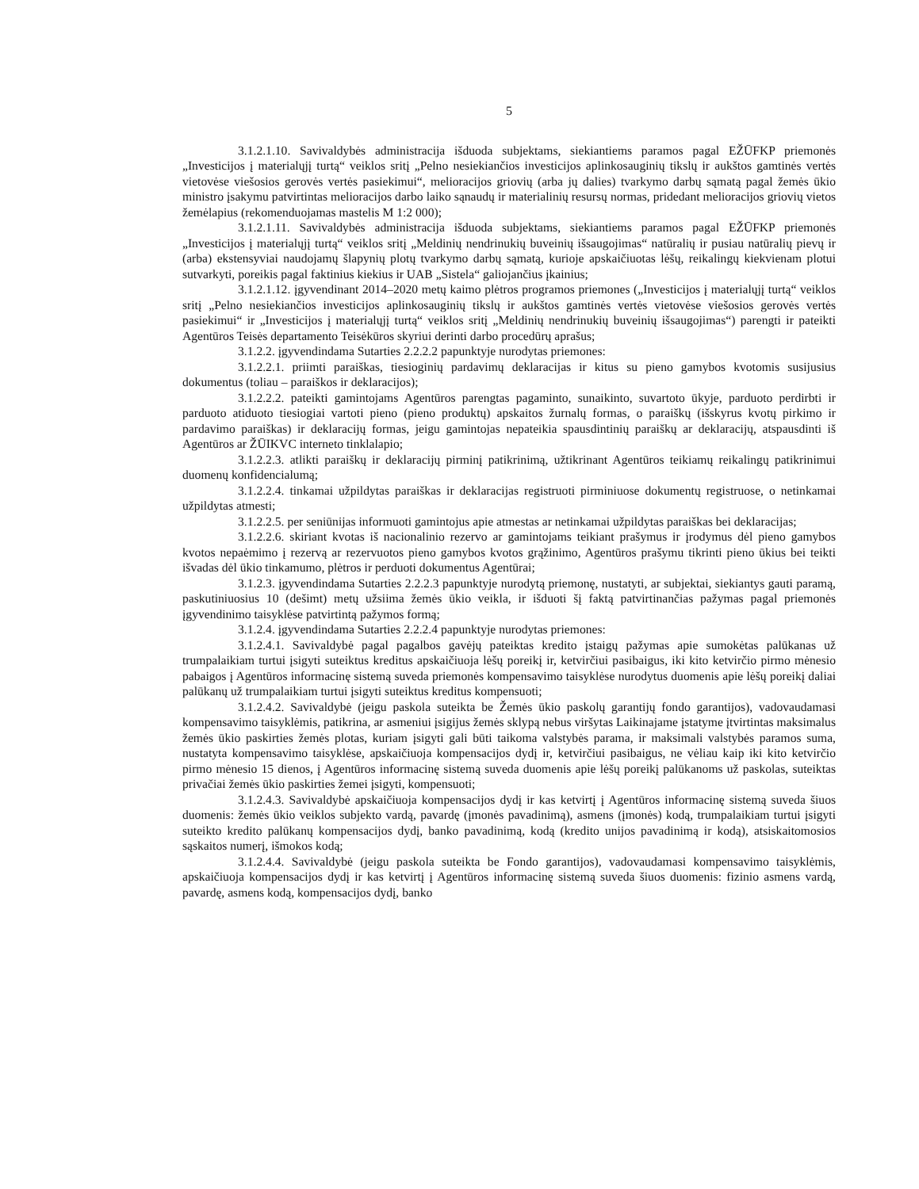5
3.1.2.1.10. Savivaldybės administracija išduoda subjektams, siekiantiems paramos pagal EŽŪFKP priemonės „Investicijos į materialųjį turtą“ veiklos sritį „Pelno nesiekiančios investicijos aplinkosauginių tikslų ir aukštos gamtinės vertės vietovėse viešosios gerovės vertės pasiekimui“, melioracijos griovių (arba jų dalies) tvarkymo darbų sąmatą pagal žemės ūkio ministro įsakymu patvirtintas melioracijos darbo laiko sąnaudų ir materialinių resursų normas, pridedant melioracijos griovių vietos žemėlapius (rekomenduojamas mastelis M 1:2 000);
3.1.2.1.11. Savivaldybės administracija išduoda subjektams, siekiantiems paramos pagal EŽŪFKP priemonės „Investicijos į materialųjį turtą“ veiklos sritį „Meldinių nendrinukių buveinių išsaugojimas“ natūralių ir pusiau natūralių pievų ir (arba) ekstensyviai naudojamų šlapynių plotų tvarkymo darbų sąmatą, kurioje apskaičiuotas lėšų, reikalingų kiekvienam plotui sutvarkyti, poreikis pagal faktinius kiekius ir UAB „Sistela“ galiojančius įkainius;
3.1.2.1.12. įgyvendinant 2014–2020 metų kaimo plėtros programos priemones („Investicijos į materialųjį turtą“ veiklos sritį „Pelno nesiekiančios investicijos aplinkosauginių tikslų ir aukštos gamtinės vertės vietovėse viešosios gerovės vertės pasiekimui“ ir „Investicijos į materialųjį turtą“ veiklos sritį „Meldinių nendrinukių buveinių išsaugojimas“) parengti ir pateikti Agentūros Teisės departamento Teisėkūros skyriui derinti darbo procedūrų aprašus;
3.1.2.2. įgyvendindama Sutarties 2.2.2.2 papunktyje nurodytas priemones:
3.1.2.2.1. priimti paraiškas, tiesioginių pardavimų deklaracijas ir kitus su pieno gamybos kvotomis susijusius dokumentus (toliau – paraiškos ir deklaracijos);
3.1.2.2.2. pateikti gamintojams Agentūros parengtas pagaminto, sunaikinto, suvartoto ūkyje, parduoto perdirbti ir parduoto atiduoto tiesiogiai vartoti pieno (pieno produktų) apskaitos žurnalų formas, o paraiškų (išskyrus kvotų pirkimo ir pardavimo paraiškas) ir deklaracijų formas, jeigu gamintojas nepateikia spausdintinių paraiškų ar deklaracijų, atspausdinti iš Agentūros ar ŽŪIKVC interneto tinklalapio;
3.1.2.2.3. atlikti paraiškų ir deklaracijų pirminį patikrinimą, užtikrinant Agentūros teikiamų reikalingų patikrinimui duomenų konfidencialumą;
3.1.2.2.4. tinkamai užpildytas paraiškas ir deklaracijas registruoti pirminiuose dokumentų registruose, o netinkamai užpildytas atmesti;
3.1.2.2.5. per seniūnijas informuoti gamintojus apie atmestas ar netinkamai užpildytas paraiškas bei deklaracijas;
3.1.2.2.6. skiriant kvotas iš nacionalinio rezervo ar gamintojams teikiant prašymus ir įrodymus dėl pieno gamybos kvotos nepaėmimo į rezervą ar rezervuotos pieno gamybos kvotos grąžinimo, Agentūros prašymu tikrinti pieno ūkius bei teikti išvadas dėl ūkio tinkamumo, plėtros ir perduoti dokumentus Agentūrai;
3.1.2.3. įgyvendindama Sutarties 2.2.2.3 papunktyje nurodytą priemonę, nustatyti, ar subjektai, siekiantys gauti paramą, paskutiniuosius 10 (dešimt) metų užsiima žemės ūkio veikla, ir išduoti šį faktą patvirtinančias pažymas pagal priemonės įgyvendinimo taisyklėse patvirtintą pažymos formą;
3.1.2.4. įgyvendindama Sutarties 2.2.2.4 papunktyje nurodytas priemones:
3.1.2.4.1. Savivaldybė pagal pagalbos gavėjų pateiktas kredito įstaigų pažymas apie sumokėtas palūkanas už trumpalaikiam turtui įsigyti suteiktus kreditus apskaičiuoja lėšų poreikį ir, ketvirčiui pasibaigus, iki kito ketvirčio pirmo mėnesio pabaigos į Agentūros informacinę sistemą suveda priemonės kompensavimo taisyklėse nurodytus duomenis apie lėšų poreikį daliai palūkanų už trumpalaikiam turtui įsigyti suteiktus kreditus kompensuoti;
3.1.2.4.2. Savivaldybė (jeigu paskola suteikta be Žemės ūkio paskolų garantijų fondo garantijos), vadovaudamasi kompensavimo taisyklėmis, patikrina, ar asmeniui įsigijus žemės sklypą nebus viršytas Laikinajame įstatyme įtvirtintas maksimalus žemės ūkio paskirties žemės plotas, kuriam įsigyti gali būti taikoma valstybės parama, ir maksimali valstybės paramos suma, nustatyta kompensavimo taisyklėse, apskaičiuoja kompensacijos dydį ir, ketvirčiui pasibaigus, ne vėliau kaip iki kito ketvirčio pirmo mėnesio 15 dienos, į Agentūros informacinę sistemą suveda duomenis apie lėšų poreikį palūkanoms už paskolas, suteiktas privačiai žemės ūkio paskirties žemei įsigyti, kompensuoti;
3.1.2.4.3. Savivaldybė apskaičiuoja kompensacijos dydį ir kas ketvirtį į Agentūros informacinę sistemą suveda šiuos duomenis: žemės ūkio veiklos subjekto vardą, pavardę (įmonės pavadinimą), asmens (įmonės) kodą, trumpalaikiam turtui įsigyti suteikto kredito palūkanų kompensacijos dydį, banko pavadinimą, kodą (kredito unijos pavadinimą ir kodą), atsiskaitomosios sąskaitos numerį, išmokos kodą;
3.1.2.4.4. Savivaldybė (jeigu paskola suteikta be Fondo garantijos), vadovaudamasi kompensavimo taisyklėmis, apskaičiuoja kompensacijos dydį ir kas ketvirtį į Agentūros informacinę sistemą suveda šiuos duomenis: fizinio asmens vardą, pavardę, asmens kodą, kompensacijos dydį, banko